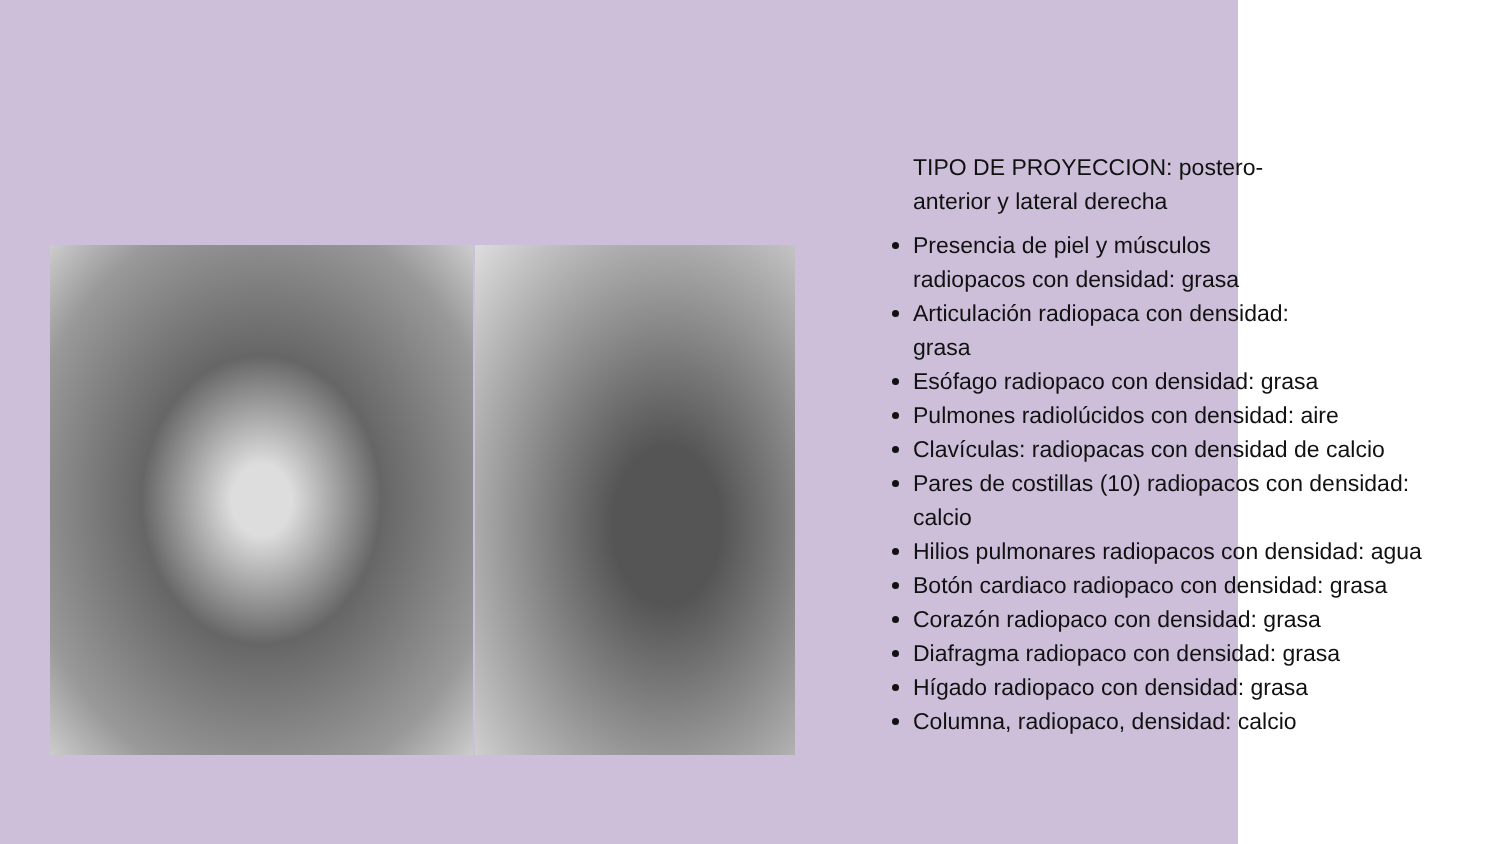TIPO DE PROYECCION: postero-anterior y lateral derecha
Presencia de piel y músculos
radiopacos con densidad: grasa
Articulación radiopaca con densidad:
grasa
Esófago radiopaco con densidad: grasa
Pulmones radiolúcidos con densidad: aire
Clavículas: radiopacas con densidad de calcio
Pares de costillas (10) radiopacos con densidad: calcio
Hilios pulmonares radiopacos con densidad: agua
Botón cardiaco radiopaco con densidad: grasa
Corazón radiopaco con densidad: grasa
Diafragma radiopaco con densidad: grasa
Hígado radiopaco con densidad: grasa
Columna, radiopaco, densidad: calcio